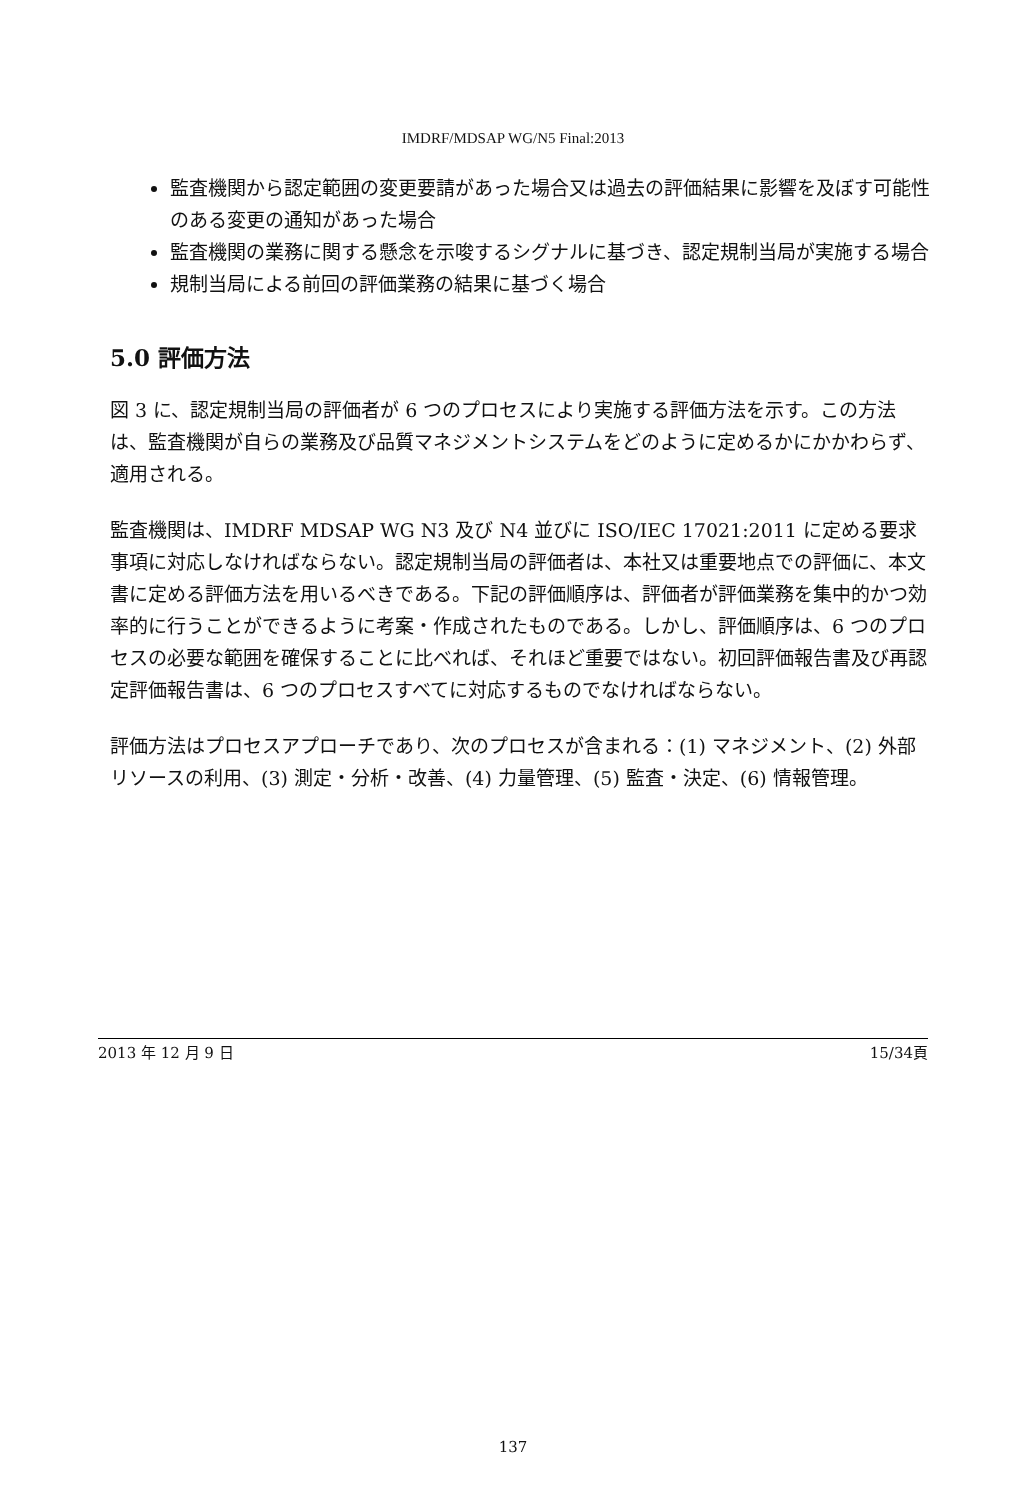IMDRF/MDSAP WG/N5 Final:2013
監査機関から認定範囲の変更要請があった場合又は過去の評価結果に影響を及ぼす可能性のある変更の通知があった場合
監査機関の業務に関する懸念を示唆するシグナルに基づき、認定規制当局が実施する場合
規制当局による前回の評価業務の結果に基づく場合
5.0 評価方法
図 3 に、認定規制当局の評価者が 6 つのプロセスにより実施する評価方法を示す。この方法は、監査機関が自らの業務及び品質マネジメントシステムをどのように定めるかにかかわらず、適用される。
監査機関は、IMDRF MDSAP WG N3 及び N4 並びに ISO/IEC 17021:2011 に定める要求事項に対応しなければならない。認定規制当局の評価者は、本社又は重要地点での評価に、本文書に定める評価方法を用いるべきである。下記の評価順序は、評価者が評価業務を集中的かつ効率的に行うことができるように考案・作成されたものである。しかし、評価順序は、6 つのプロセスの必要な範囲を確保することに比べれば、それほど重要ではない。初回評価報告書及び再認定評価報告書は、6 つのプロセスすべてに対応するものでなければならない。
評価方法はプロセスアプローチであり、次のプロセスが含まれる：(1) マネジメント、(2) 外部リソースの利用、(3) 測定・分析・改善、(4) 力量管理、(5) 監査・決定、(6) 情報管理。
2013 年 12 月 9 日 15/34頁
137